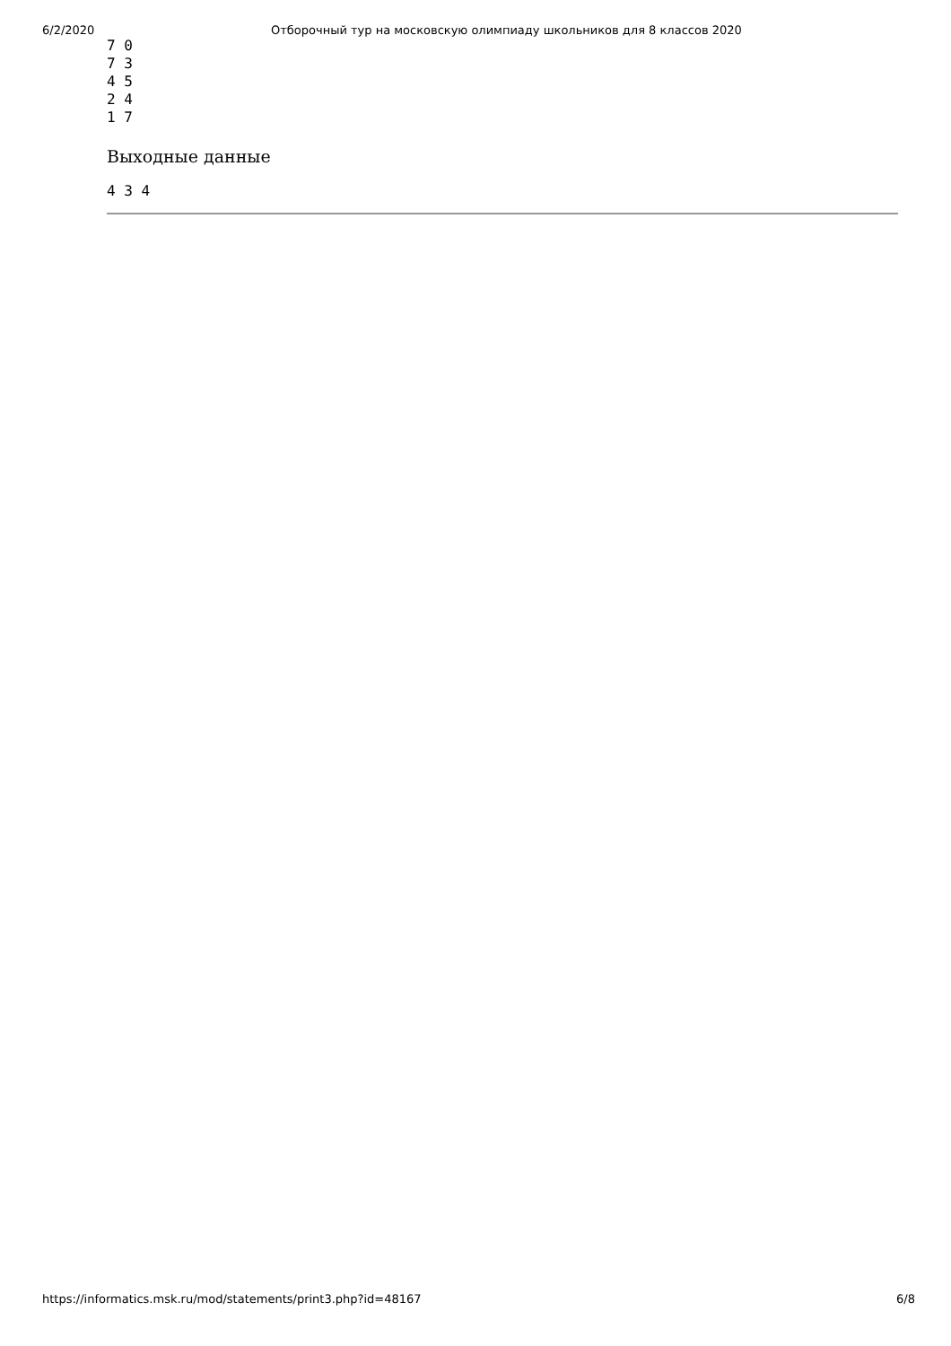6/2/2020 Отборочный тур на московскую олимпиаду школьников для 8 классов 2020
7 0
7 3
4 5
2 4
1 7
Выходные данные
4 3 4
https://informatics.msk.ru/mod/statements/print3.php?id=48167 6/8